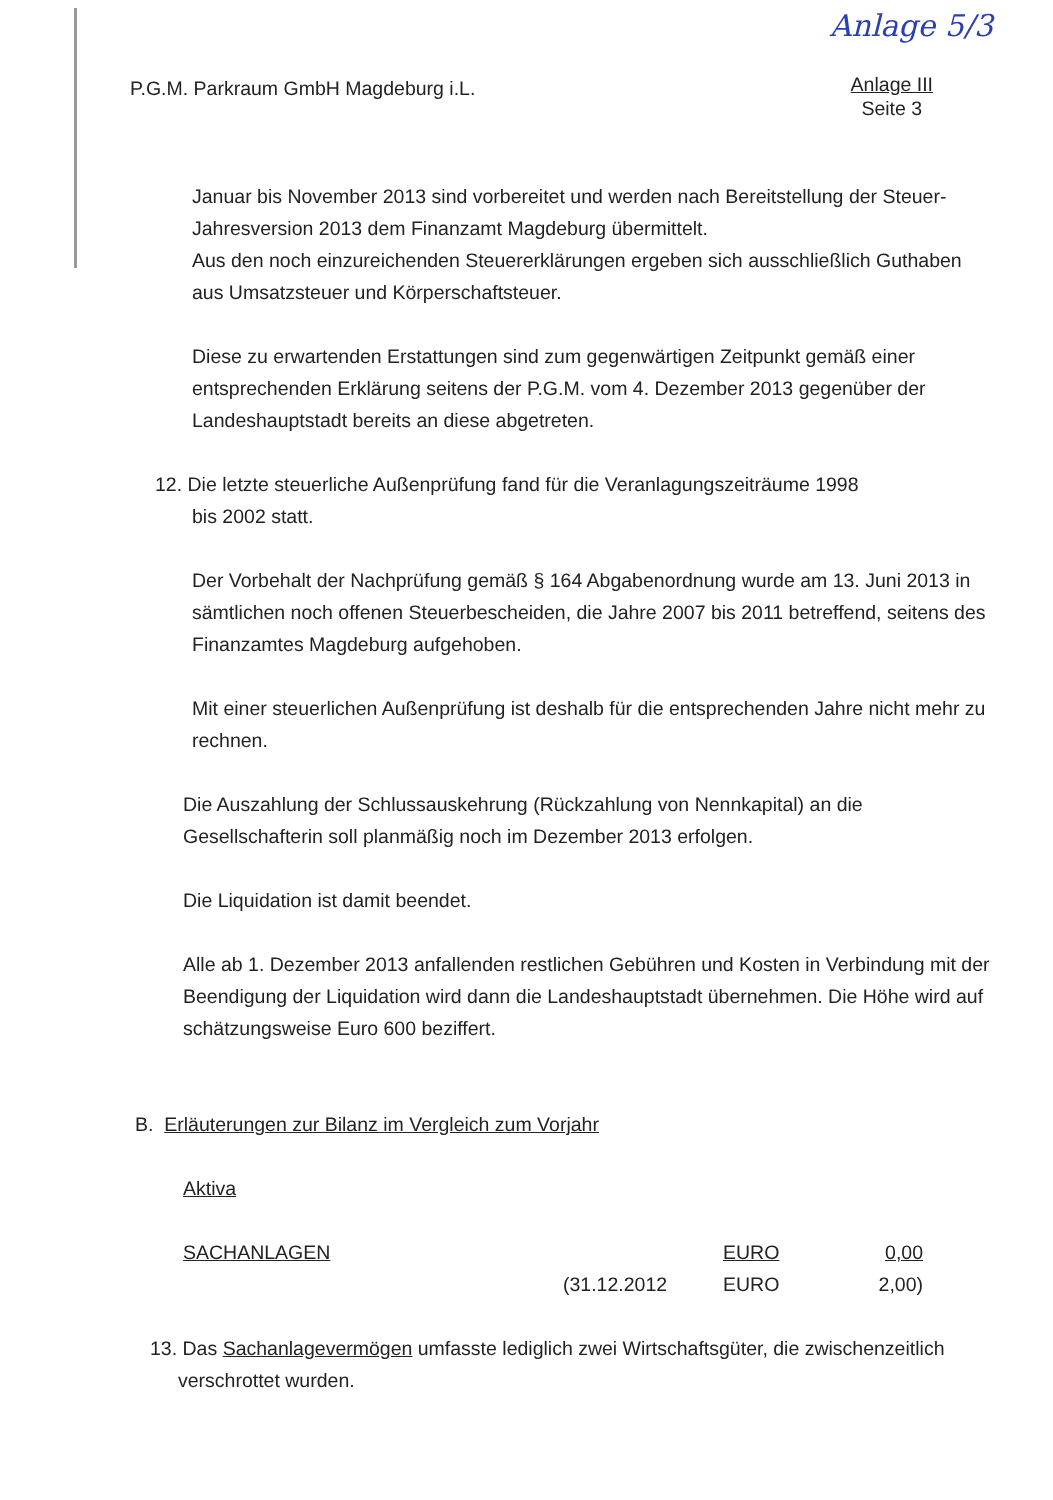Anlage 5/3
P.G.M. Parkraum GmbH Magdeburg i.L.
Anlage III
Seite 3
Januar bis November 2013 sind vorbereitet und werden nach Bereitstellung der Steuer-Jahresversion 2013 dem Finanzamt Magdeburg übermittelt.
Aus den noch einzureichenden Steuererklärungen ergeben sich ausschließlich Guthaben aus Umsatzsteuer und Körperschaftsteuer.
Diese zu erwartenden Erstattungen sind zum gegenwärtigen Zeitpunkt gemäß einer entsprechenden Erklärung seitens der P.G.M. vom 4. Dezember 2013 gegenüber der Landeshauptstadt bereits an diese abgetreten.
12. Die letzte steuerliche Außenprüfung fand für die Veranlagungszeiträume 1998
bis 2002 statt.
Der Vorbehalt der Nachprüfung gemäß § 164 Abgabenordnung wurde am 13. Juni 2013 in sämtlichen noch offenen Steuerbescheiden, die Jahre 2007 bis 2011 betreffend, seitens des Finanzamtes Magdeburg aufgehoben.
Mit einer steuerlichen Außenprüfung ist deshalb für die entsprechenden Jahre nicht mehr zu rechnen.
Die Auszahlung der Schlussauskehrung (Rückzahlung von Nennkapital) an die Gesellschafterin soll planmäßig noch im Dezember 2013 erfolgen.
Die Liquidation ist damit beendet.
Alle ab 1. Dezember 2013 anfallenden restlichen Gebühren und Kosten in Verbindung mit der Beendigung der Liquidation wird dann die Landeshauptstadt übernehmen. Die Höhe wird auf schätzungsweise Euro 600 beziffert.
B. Erläuterungen zur Bilanz im Vergleich zum Vorjahr
Aktiva
| SACHANLAGEN | | EURO | 0,00 |
| | (31.12.2012 | EURO | 2,00) |
13. Das Sachanlagevermögen umfasste lediglich zwei Wirtschaftsgüter, die zwischenzeitlich
verschrottet wurden.